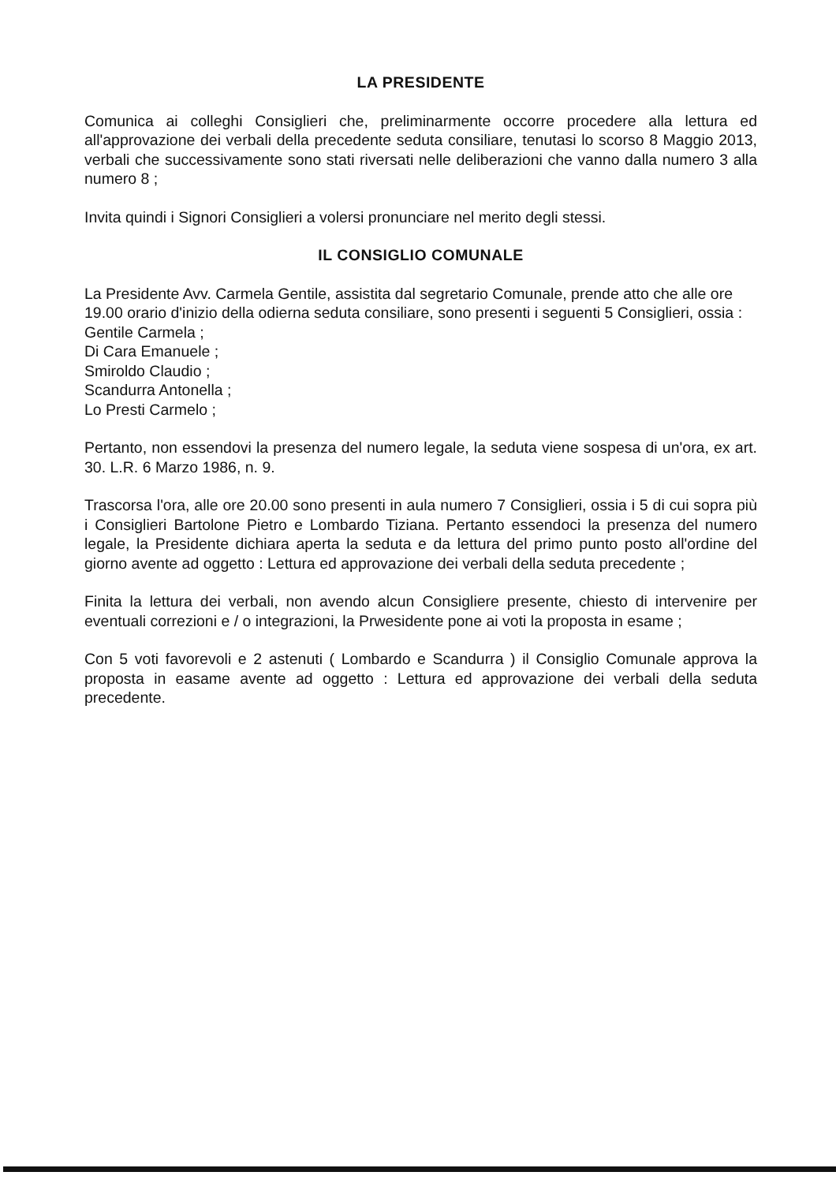LA PRESIDENTE
Comunica ai colleghi Consiglieri che, preliminarmente occorre procedere alla lettura ed all'approvazione dei verbali della precedente seduta consiliare, tenutasi lo scorso 8 Maggio 2013, verbali che successivamente sono stati riversati nelle deliberazioni che vanno dalla numero 3 alla numero 8 ;
Invita quindi i Signori Consiglieri a volersi pronunciare nel merito degli stessi.
IL CONSIGLIO COMUNALE
La Presidente Avv. Carmela Gentile, assistita dal segretario Comunale, prende atto che alle ore 19.00 orario d'inizio della odierna seduta consiliare, sono presenti i seguenti 5 Consiglieri, ossia :
Gentile Carmela ;
Di Cara Emanuele ;
Smiroldo Claudio ;
Scandurra Antonella ;
Lo Presti Carmelo ;
Pertanto, non essendovi la presenza del numero legale, la seduta viene sospesa di un'ora, ex art. 30. L.R. 6 Marzo 1986, n. 9.
Trascorsa l'ora, alle ore 20.00 sono presenti in aula numero 7 Consiglieri, ossia i 5 di cui sopra più i Consiglieri Bartolone Pietro e Lombardo Tiziana. Pertanto essendoci la presenza del numero legale, la Presidente dichiara aperta la seduta e da lettura del primo punto posto all'ordine del giorno avente ad oggetto : Lettura ed approvazione dei verbali della seduta precedente ;
Finita la lettura dei verbali, non avendo alcun Consigliere presente, chiesto di intervenire per eventuali correzioni e / o integrazioni, la Prwesidente pone ai voti la proposta in esame ;
Con 5 voti favorevoli e 2 astenuti ( Lombardo e Scandurra ) il Consiglio Comunale approva la proposta in easame avente ad oggetto : Lettura ed approvazione dei verbali della seduta precedente.